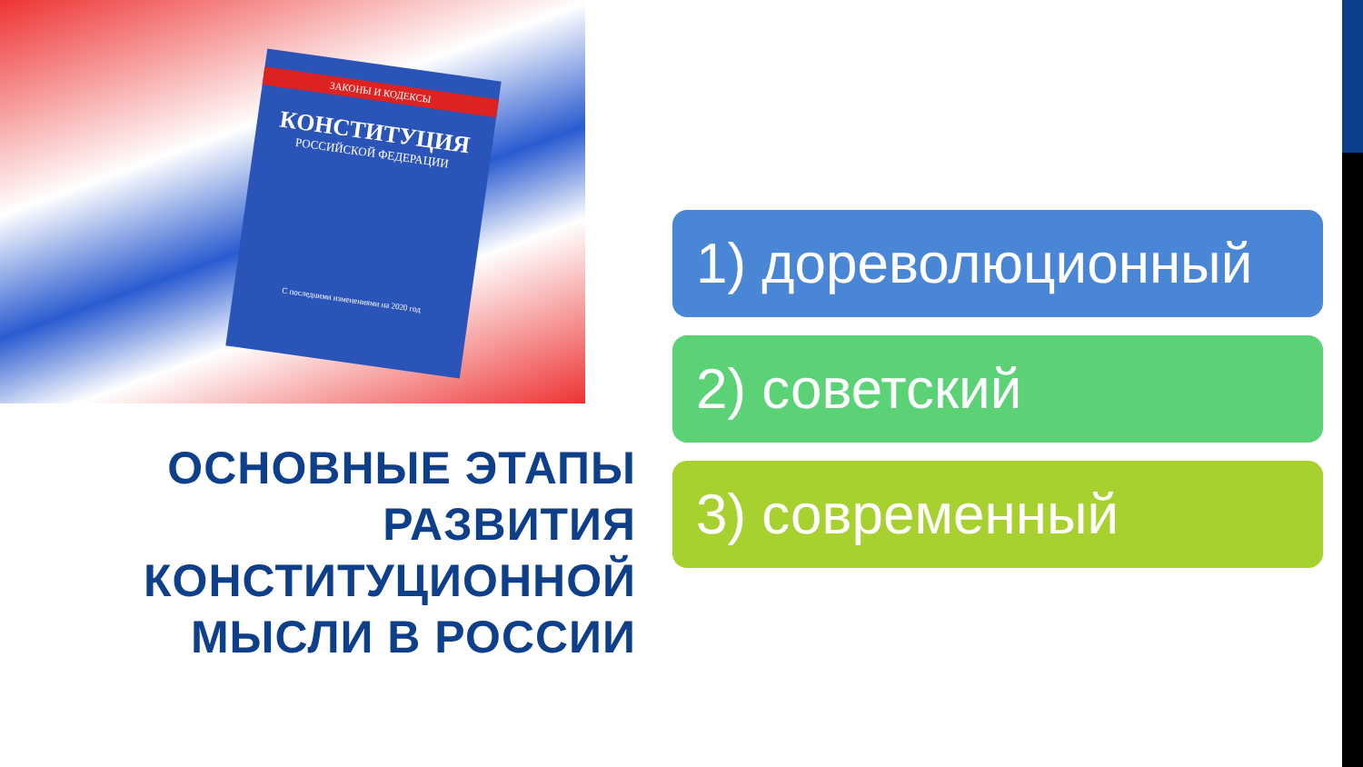ЗАКОНЫ И КОДЕКСЫ
КОНСТИТУЦИЯ
РОССИЙСКОЙ ФЕДЕРАЦИИ
С последними изменениями на 2020 год
ОСНОВНЫЕ ЭТАПЫ
РАЗВИТИЯ
КОНСТИТУЦИОННОЙ
МЫСЛИ В РОССИИ
1) дореволюционный
2) советский
3) современный